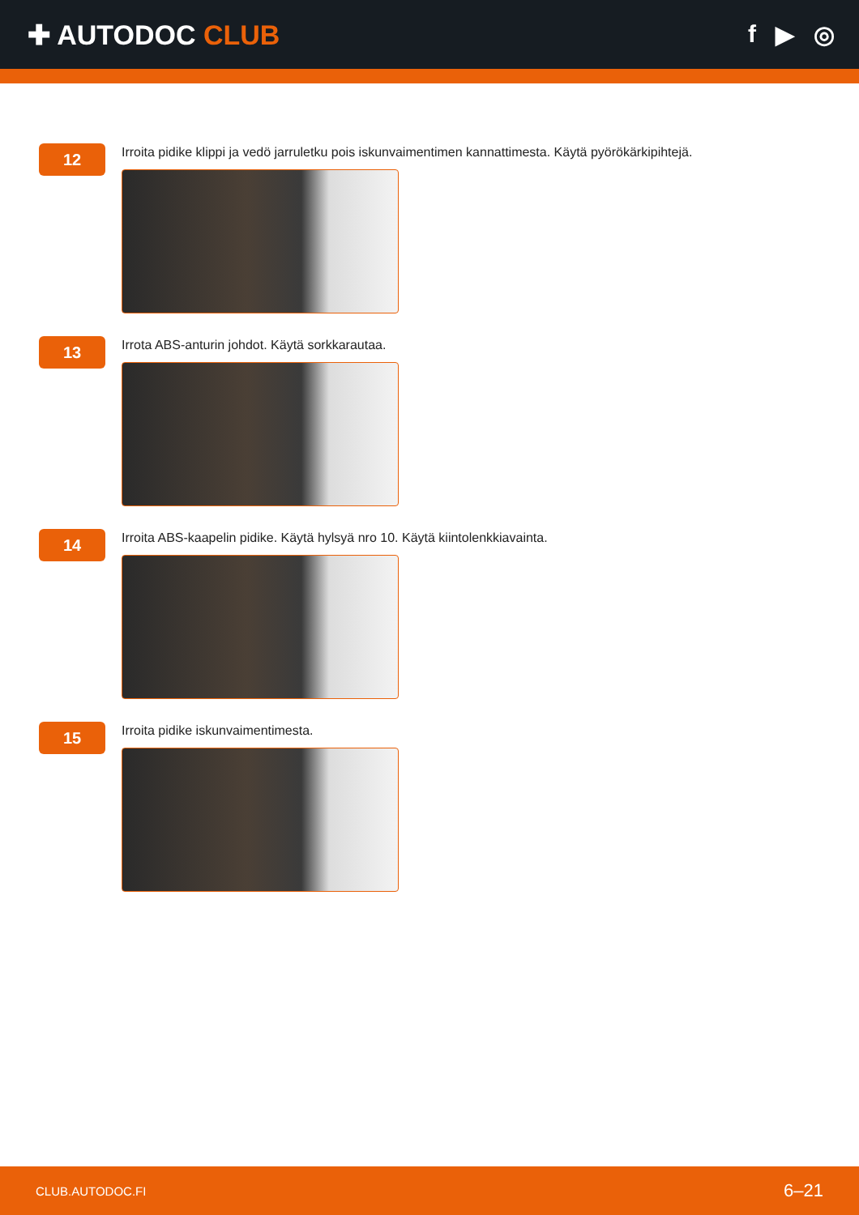✚ AUTODOC CLUB f ▶ ◎
12
Irroita pidike klippi ja vedö jarruletku pois iskunvaimentimen kannattimesta. Käytä pyörökärkipihtejä.
13
Irrota ABS-anturin johdot. Käytä sorkkarautaa.
14
Irroita ABS-kaapelin pidike. Käytä hylsyä nro 10. Käytä kiintolenkkiavainta.
15
Irroita pidike iskunvaimentimesta.
CLUB.AUTODOC.FI 6–21